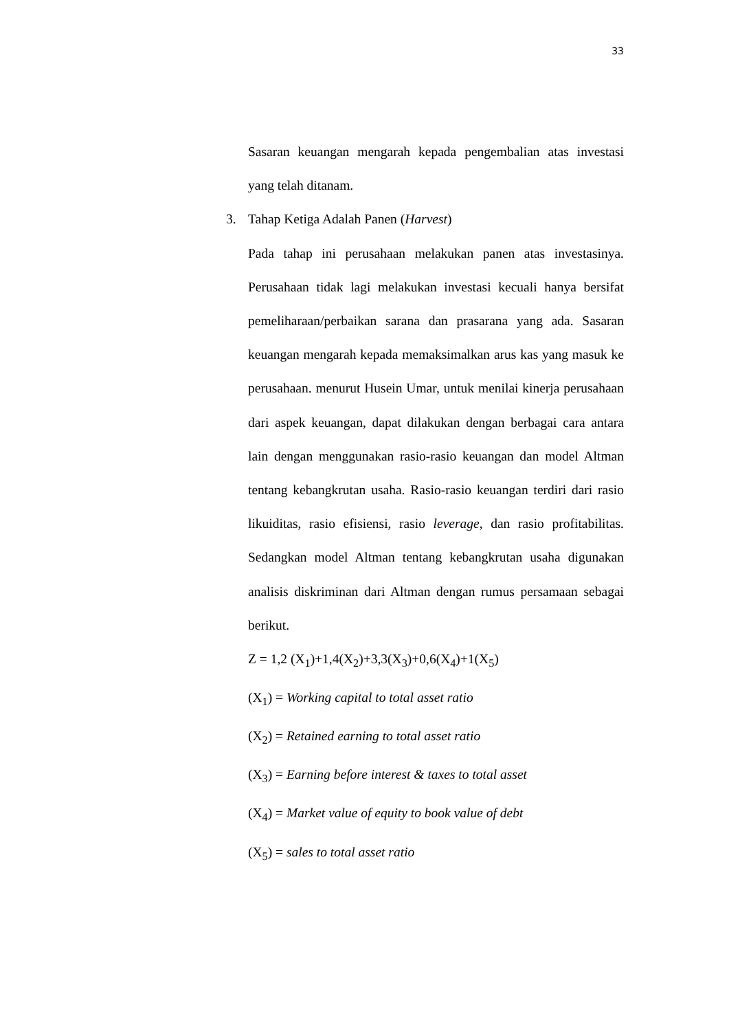33
Sasaran keuangan mengarah kepada pengembalian atas investasi yang telah ditanam.
3. Tahap Ketiga Adalah Panen (Harvest)
Pada tahap ini perusahaan melakukan panen atas investasinya. Perusahaan tidak lagi melakukan investasi kecuali hanya bersifat pemeliharaan/perbaikan sarana dan prasarana yang ada. Sasaran keuangan mengarah kepada memaksimalkan arus kas yang masuk ke perusahaan. menurut Husein Umar, untuk menilai kinerja perusahaan dari aspek keuangan, dapat dilakukan dengan berbagai cara antara lain dengan menggunakan rasio-rasio keuangan dan model Altman tentang kebangkrutan usaha. Rasio-rasio keuangan terdiri dari rasio likuiditas, rasio efisiensi, rasio leverage, dan rasio profitabilitas. Sedangkan model Altman tentang kebangkrutan usaha digunakan analisis diskriminan dari Altman dengan rumus persamaan sebagai berikut.
Z = 1,2 (X<sub>1</sub>)+1,4(X<sub>2</sub>)+3,3(X<sub>3</sub>)+0,6(X<sub>4</sub>)+1(X<sub>5</sub>)
(X<sub>1</sub>) = Working capital to total asset ratio
(X<sub>2</sub>) = Retained earning to total asset ratio
(X<sub>3</sub>) = Earning before interest & taxes to total asset
(X<sub>4</sub>) = Market value of equity to book value of debt
(X<sub>5</sub>) = sales to total asset ratio